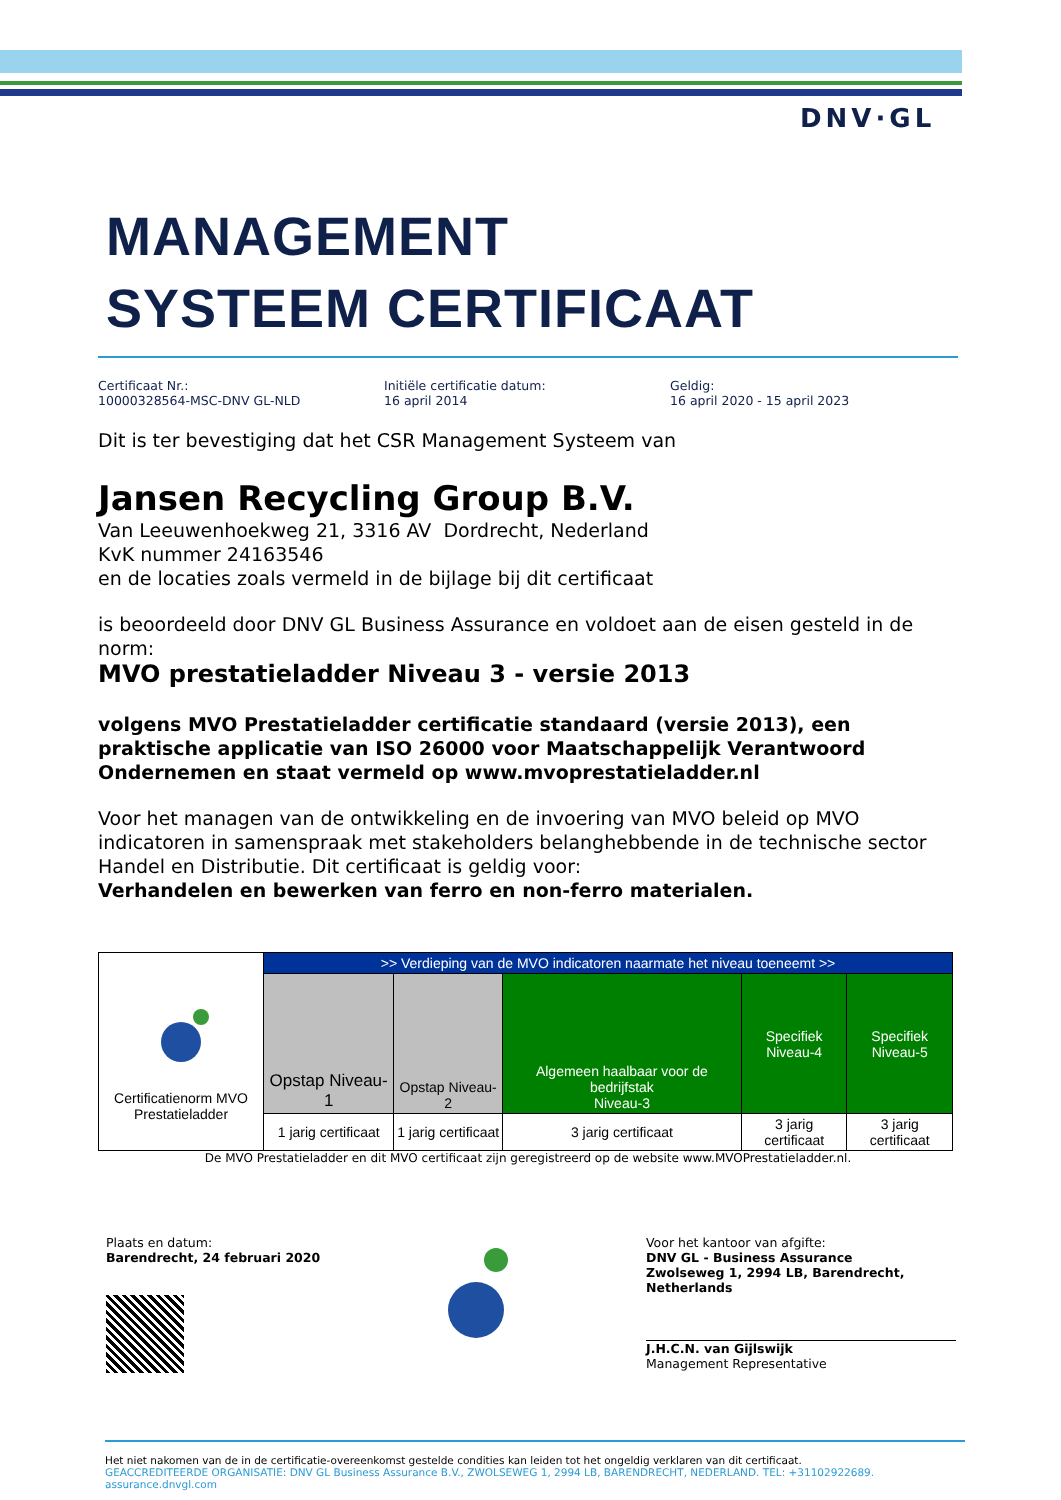DNV·GL
MANAGEMENT
SYSTEEM CERTIFICAAT
Certificaat Nr.:
10000328564-MSC-DNV GL-NLD
Initiële certificatie datum:
16 april 2014
Geldig:
16 april 2020 - 15 april 2023
Dit is ter bevestiging dat het CSR Management Systeem van
Jansen Recycling Group B.V.
Van Leeuwenhoekweg 21, 3316 AV Dordrecht, Nederland
KvK nummer 24163546
en de locaties zoals vermeld in de bijlage bij dit certificaat
is beoordeeld door DNV GL Business Assurance en voldoet aan de eisen gesteld in de norm:
MVO prestatieladder Niveau 3 - versie 2013
volgens MVO Prestatieladder certificatie standaard (versie 2013), een praktische applicatie van ISO 26000 voor Maatschappelijk Verantwoord Ondernemen en staat vermeld op www.mvoprestatieladder.nl
Voor het managen van de ontwikkeling en de invoering van MVO beleid op MVO indicatoren in samenspraak met stakeholders belanghebbende in de technische sector Handel en Distributie. Dit certificaat is geldig voor:
Verhandelen en bewerken van ferro en non-ferro materialen.
| Certificatienorm MVO Prestatieladder | >> Verdieping van de MVO indicatoren naarmate het niveau toeneemt >> | | | | |
| | Opstap Niveau-1 | Opstap Niveau-2 | Algemeen haalbaar voor de bedrijfstak Niveau-3 | Specifiek Niveau-4 | Specifiek Niveau-5 |
| | 1 jarig certificaat | 1 jarig certificaat | 3 jarig certificaat | 3 jarig certificaat | 3 jarig certificaat |
De MVO Prestatieladder en dit MVO certificaat zijn geregistreerd op de website www.MVOPrestatieladder.nl.
Plaats en datum:
Barendrecht, 24 februari 2020
Voor het kantoor van afgifte:
DNV GL - Business Assurance
Zwolseweg 1, 2994 LB, Barendrecht, Netherlands
J.H.C.N. van Gijlswijk
Management Representative
Het niet nakomen van de in de certificatie-overeenkomst gestelde condities kan leiden tot het ongeldig verklaren van dit certificaat.
GEACCREDITEERDE ORGANISATIE: DNV GL Business Assurance B.V., ZWOLSEWEG 1, 2994 LB, BARENDRECHT, NEDERLAND. TEL: +31102922689. assurance.dnvgl.com